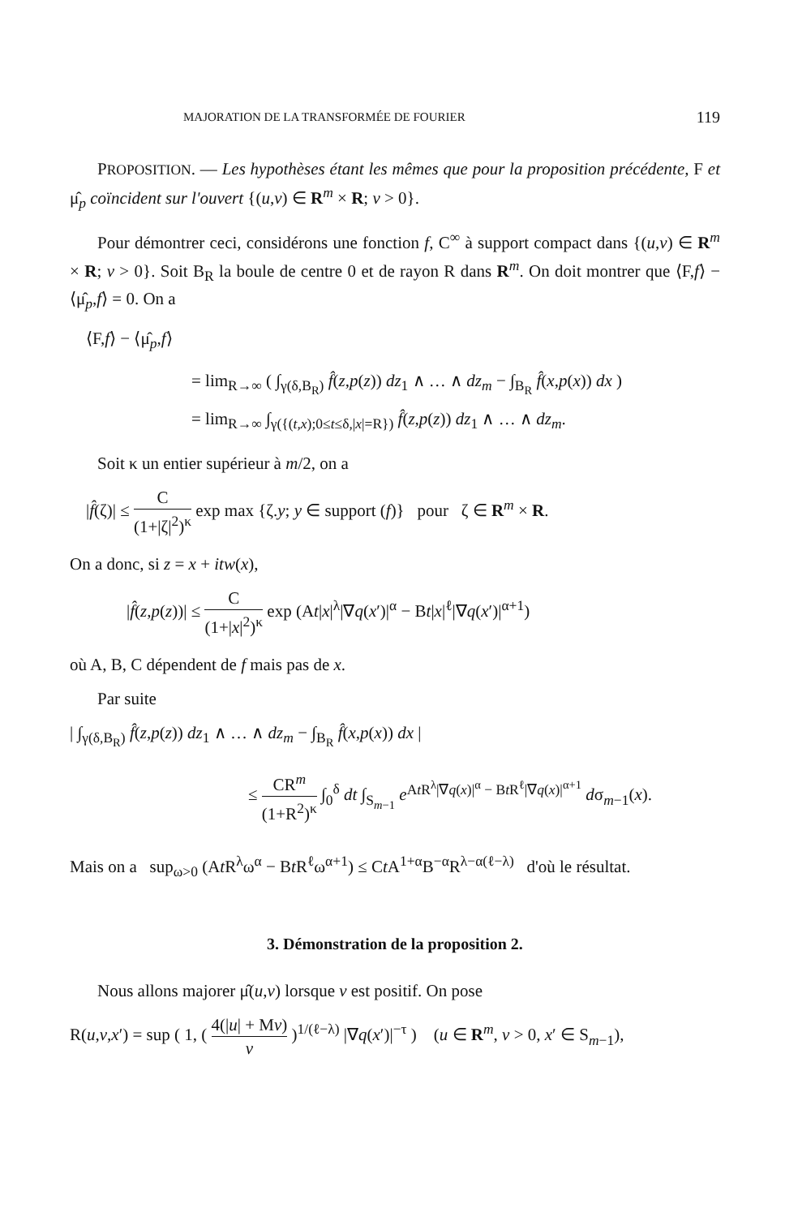MAJORATION DE LA TRANSFORMÉE DE FOURIER 119
PROPOSITION. — Les hypothèses étant les mêmes que pour la proposition précédente, F et μ̂<sub>p</sub> coïncident sur l'ouvert {(u,v) ∈ R<sup>m</sup> × R; v > 0}.
Pour démontrer ceci, considérons une fonction f, C<sup>∞</sup> à support compact dans {(u,v) ∈ R<sup>m</sup> × R; v > 0}. Soit B<sub>R</sub> la boule de centre 0 et de rayon R dans R<sup>m</sup>. On doit montrer que ⟨F,f⟩ − ⟨μ̂<sub>p</sub>,f⟩ = 0. On a
⟨F,f⟩ − ⟨μ̂<sub>p</sub>,f⟩
= lim<sub>R→∞</sub> ( ∫<sub>γ(δ,B<sub>R</sub>)</sub> f̂(z,p(z)) dz<sub>1</sub> ∧ … ∧ dz<sub>m</sub> − ∫<sub>B<sub>R</sub></sub> f̂(x,p(x)) dx )
= lim<sub>R→∞</sub> ∫<sub>γ({(t,x);0≤t≤δ,|x|=R})</sub> f̂(z,p(z)) dz<sub>1</sub> ∧ … ∧ dz<sub>m</sub>.
Soit κ un entier supérieur à m/2, on a
|f̂(ζ)| ≤ C (1+|ζ|<sup>2</sup>)<sup>κ</sup> exp max {ζ.y; y ∈ support (f)} pour ζ ∈ R<sup>m</sup> × R.
On a donc, si z = x + itw(x),
|f̂(z,p(z))| ≤ C (1+|x|<sup>2</sup>)<sup>κ</sup> exp (At|x|<sup>λ</sup>|∇q(x′)|<sup>α</sup> − Bt|x|<sup>ℓ</sup>|∇q(x′)|<sup>α+1</sup>)
où A, B, C dépendent de f mais pas de x.
Par suite
| ∫<sub>γ(δ,B<sub>R</sub>)</sub> f̂(z,p(z)) dz<sub>1</sub> ∧ … ∧ dz<sub>m</sub> − ∫<sub>B<sub>R</sub></sub> f̂(x,p(x)) dx |
≤ CR<sup>m</sup> (1+R<sup>2</sup>)<sup>κ</sup> ∫<sub>0</sub><sup>δ</sup> dt ∫<sub>S<sub>m−1</sub></sub> e<sup>At R<sup>λ</sup>|∇q(x)|<sup>α</sup> − Bt R<sup>ℓ</sup>|∇q(x)|<sup>α+1</sup></sup> dσ<sub>m−1</sub>(x).
Mais on a sup<sub>ω>0</sub> (At R<sup>λ</sup>ω<sup>α</sup> − Bt R<sup>ℓ</sup>ω<sup>α+1</sup>) ≤ Ct A<sup>1+α</sup>B<sup>−α</sup>R<sup>λ−α(ℓ−λ)</sup> d'où le résultat.
3. Démonstration de la proposition 2.
Nous allons majorer μ̂(u,v) lorsque v est positif. On pose
R(u,v,x′) = sup ( 1, ( 4(|u| + Mv) v )<sup>1/(ℓ−λ)</sup> |∇q(x′)|<sup>−τ</sup> ) (u ∈ R<sup>m</sup>, v > 0, x′ ∈ S<sub>m−1</sub>),